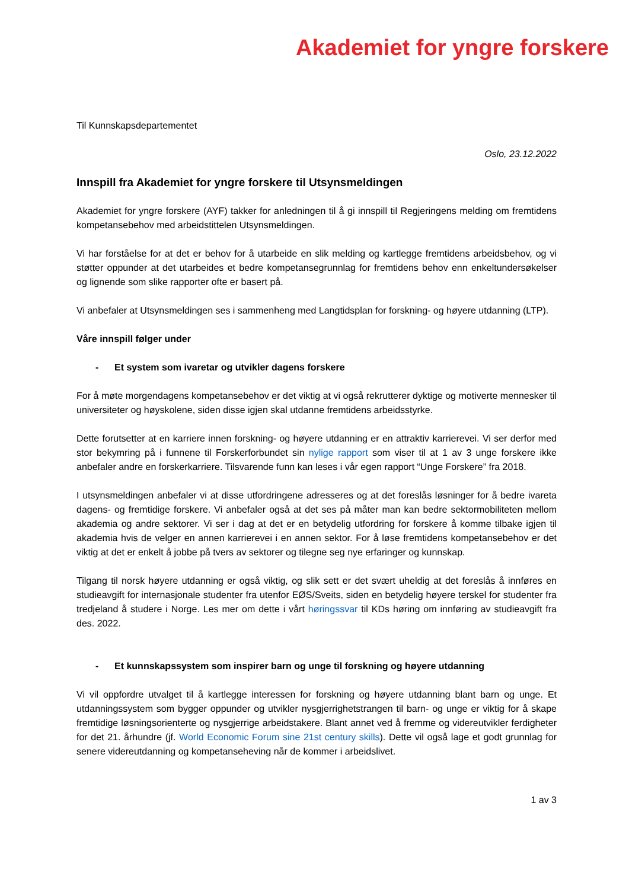Akademiet for yngre forskere
Til Kunnskapsdepartementet
Oslo, 23.12.2022
Innspill fra Akademiet for yngre forskere til Utsynsmeldingen
Akademiet for yngre forskere (AYF) takker for anledningen til å gi innspill til Regjeringens melding om fremtidens kompetansebehov med arbeidstittelen Utsynsmeldingen.
Vi har forståelse for at det er behov for å utarbeide en slik melding og kartlegge fremtidens arbeidsbehov, og vi støtter oppunder at det utarbeides et bedre kompetansegrunnlag for fremtidens behov enn enkeltundersøkelser og lignende som slike rapporter ofte er basert på.
Vi anbefaler at Utsynsmeldingen ses i sammenheng med Langtidsplan for forskning- og høyere utdanning (LTP).
Våre innspill følger under
- Et system som ivaretar og utvikler dagens forskere
For å møte morgendagens kompetansebehov er det viktig at vi også rekrutterer dyktige og motiverte mennesker til universiteter og høyskolene, siden disse igjen skal utdanne fremtidens arbeidsstyrke.
Dette forutsetter at en karriere innen forskning- og høyere utdanning er en attraktiv karrierevei. Vi ser derfor med stor bekymring på i funnene til Forskerforbundet sin nylige rapport som viser til at 1 av 3 unge forskere ikke anbefaler andre en forskerkarriere. Tilsvarende funn kan leses i vår egen rapport “Unge Forskere” fra 2018.
I utsynsmeldingen anbefaler vi at disse utfordringene adresseres og at det foreslås løsninger for å bedre ivareta dagens- og fremtidige forskere. Vi anbefaler også at det ses på måter man kan bedre sektormobiliteten mellom akademia og andre sektorer. Vi ser i dag at det er en betydelig utfordring for forskere å komme tilbake igjen til akademia hvis de velger en annen karrierevei i en annen sektor. For å løse fremtidens kompetansebehov er det viktig at det er enkelt å jobbe på tvers av sektorer og tilegne seg nye erfaringer og kunnskap.
Tilgang til norsk høyere utdanning er også viktig, og slik sett er det svært uheldig at det foreslås å innføres en studieavgift for internasjonale studenter fra utenfor EØS/Sveits, siden en betydelig høyere terskel for studenter fra tredjeland å studere i Norge. Les mer om dette i vårt høringssvar til KDs høring om innføring av studieavgift fra des. 2022.
- Et kunnskapssystem som inspirer barn og unge til forskning og høyere utdanning
Vi vil oppfordre utvalget til å kartlegge interessen for forskning og høyere utdanning blant barn og unge. Et utdanningssystem som bygger oppunder og utvikler nysgjerrighetstrangen til barn- og unge er viktig for å skape fremtidige løsningsorienterte og nysgjerrige arbeidstakere. Blant annet ved å fremme og videreutvikler ferdigheter for det 21. århundre (jf. World Economic Forum sine 21st century skills). Dette vil også lage et godt grunnlag for senere videreutdanning og kompetanseheving når de kommer i arbeidslivet.
1 av 3